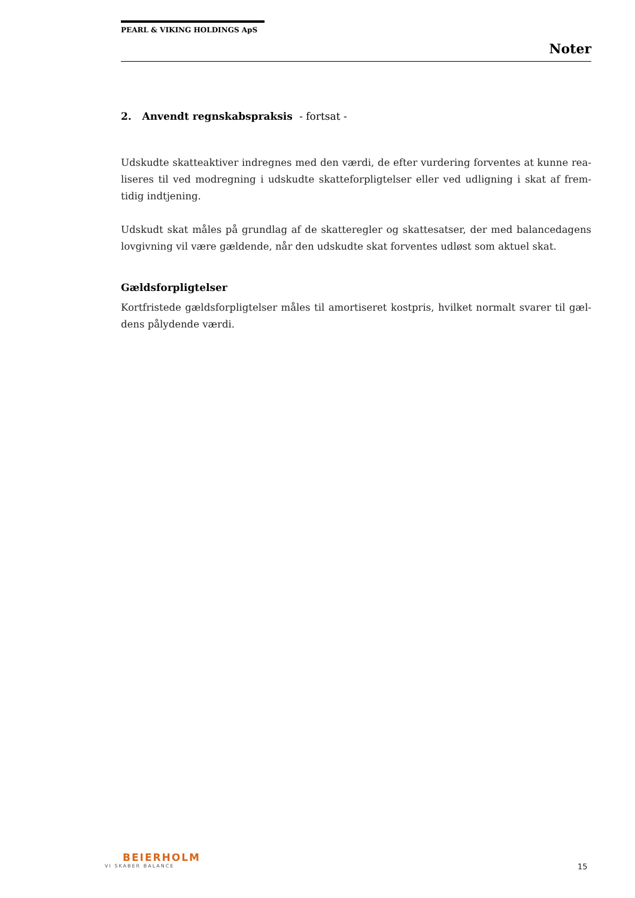PEARL & VIKING HOLDINGS ApS
Noter
2. Anvendt regnskabspraksis - fortsat -
Udskudte skatteaktiver indregnes med den værdi, de efter vurdering forventes at kunne rea­liseres til ved modregning i udskudte skatteforpligtelser eller ved udligning i skat af frem­tidig indtjening.
Udskudt skat måles på grundlag af de skatteregler og skattesatser, der med balancedagens lovgivning vil være gældende, når den udskudte skat forventes udløst som aktuel skat.
Gældsforpligtelser
Kortfristede gældsforpligtelser måles til amortiseret kostpris, hvilket normalt svarer til gæl­dens pålydende værdi.
BEIERHOLM
VI SKABER BALANCE
15